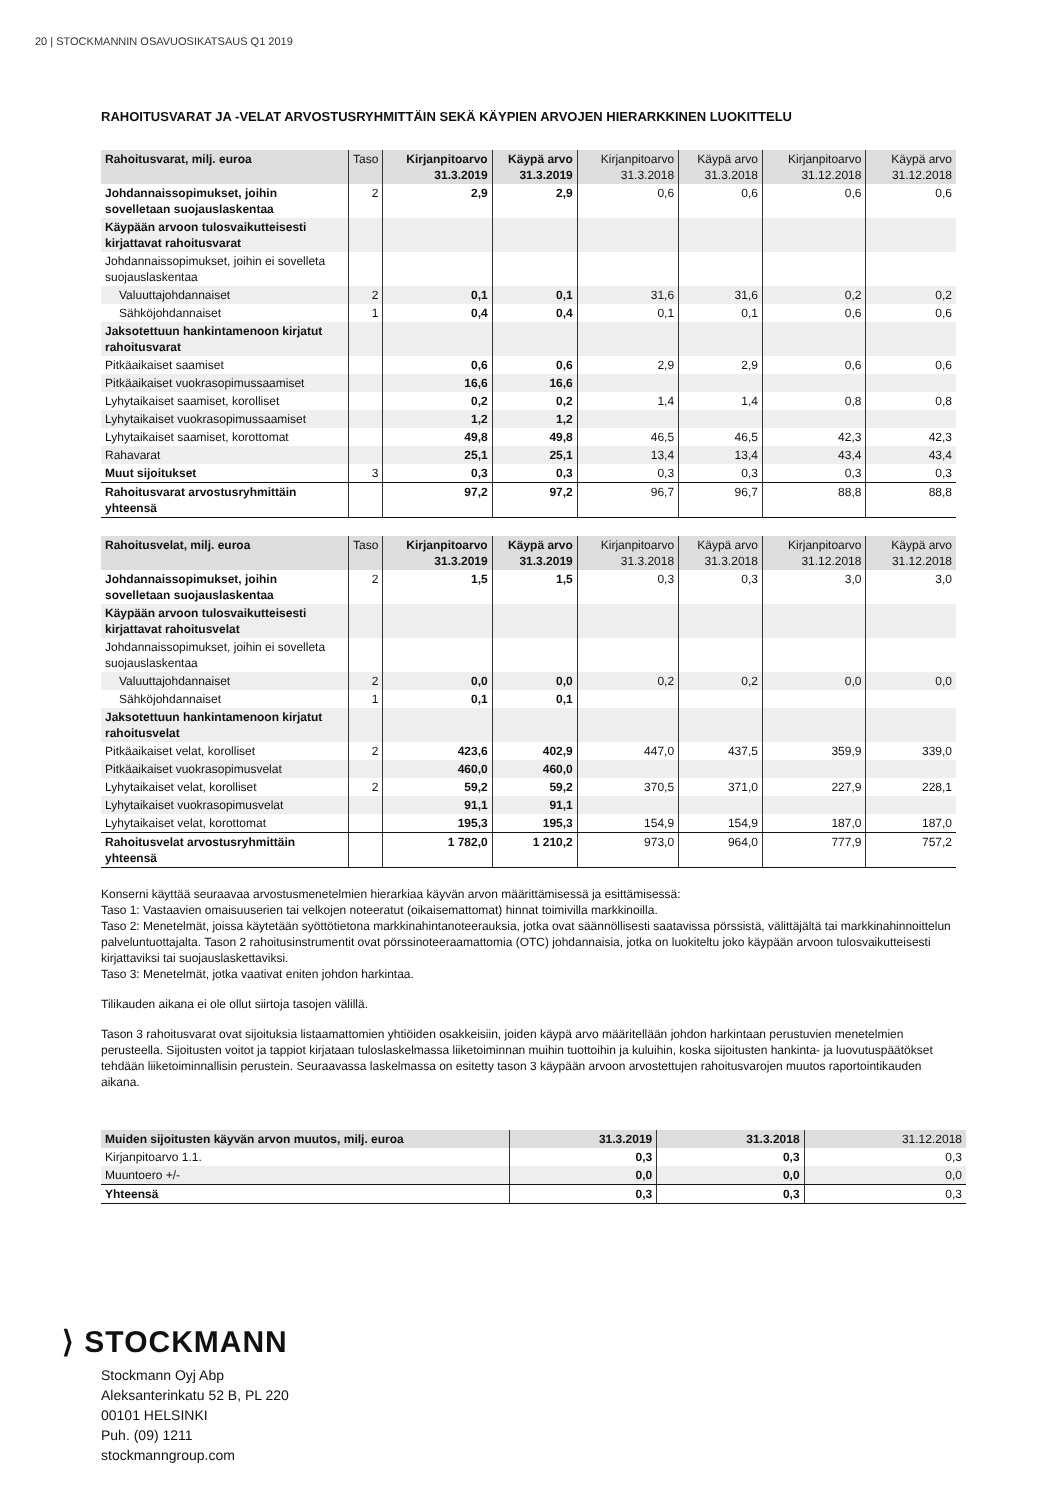20 | STOCKMANNIN OSAVUOSIKATSAUS Q1 2019
RAHOITUSVARAT JA -VELAT ARVOSTUSRYHMITTÄIN SEKÄ KÄYPIEN ARVOJEN HIERARKKINEN LUOKITTELU
| Rahoitusvarat, milj. euroa | Taso | Kirjanpitoarvo 31.3.2019 | Käypä arvo 31.3.2019 | Kirjanpitoarvo 31.3.2018 | Käypä arvo 31.3.2018 | Kirjanpitoarvo 31.12.2018 | Käypä arvo 31.12.2018 |
| --- | --- | --- | --- | --- | --- | --- | --- |
| Johdannaissopimukset, joihin sovelletaan suojauslaskentaa | 2 | 2,9 | 2,9 | 0,6 | 0,6 | 0,6 | 0,6 |
| Käypään arvoon tulosvaikutteisesti kirjattavat rahoitusvarat | | | | | | | |
| Johdannaissopimukset, joihin ei sovelleta suojauslaskentaa | | | | | | | |
| Valuuttajohdannaiset | 2 | 0,1 | 0,1 | 31,6 | 31,6 | 0,2 | 0,2 |
| Sähköjohdannaiset | 1 | 0,4 | 0,4 | 0,1 | 0,1 | 0,6 | 0,6 |
| Jaksotettuun hankintamenoon kirjatut rahoitusvarat | | | | | | | |
| Pitkäaikaiset saamiset | | 0,6 | 0,6 | 2,9 | 2,9 | 0,6 | 0,6 |
| Pitkäaikaiset vuokrasopimussaamiset | | 16,6 | 16,6 | | | | |
| Lyhytaikaiset saamiset, korolliset | | 0,2 | 0,2 | 1,4 | 1,4 | 0,8 | 0,8 |
| Lyhytaikaiset vuokrasopimussaamiset | | 1,2 | 1,2 | | | | |
| Lyhytaikaiset saamiset, korottomat | | 49,8 | 49,8 | 46,5 | 46,5 | 42,3 | 42,3 |
| Rahavarat | | 25,1 | 25,1 | 13,4 | 13,4 | 43,4 | 43,4 |
| Muut sijoitukset | 3 | 0,3 | 0,3 | 0,3 | 0,3 | 0,3 | 0,3 |
| Rahoitusvarat arvostusryhmittäin yhteensä | | 97,2 | 97,2 | 96,7 | 96,7 | 88,8 | 88,8 |
| Rahoitusvelat, milj. euroa | Taso | Kirjanpitoarvo 31.3.2019 | Käypä arvo 31.3.2019 | Kirjanpitoarvo 31.3.2018 | Käypä arvo 31.3.2018 | Kirjanpitoarvo 31.12.2018 | Käypä arvo 31.12.2018 |
| --- | --- | --- | --- | --- | --- | --- | --- |
| Johdannaissopimukset, joihin sovelletaan suojauslaskentaa | 2 | 1,5 | 1,5 | 0,3 | 0,3 | 3,0 | 3,0 |
| Käypään arvoon tulosvaikutteisesti kirjattavat rahoitusvelat | | | | | | | |
| Johdannaissopimukset, joihin ei sovelleta suojauslaskentaa | | | | | | | |
| Valuuttajohdannaiset | 2 | 0,0 | 0,0 | 0,2 | 0,2 | 0,0 | 0,0 |
| Sähköjohdannaiset | 1 | 0,1 | 0,1 | | | | |
| Jaksotettuun hankintamenoon kirjatut rahoitusvelat | | | | | | | |
| Pitkäaikaiset velat, korolliset | 2 | 423,6 | 402,9 | 447,0 | 437,5 | 359,9 | 339,0 |
| Pitkäaikaiset vuokrasopimusvelat | | 460,0 | 460,0 | | | | |
| Lyhytaikaiset velat, korolliset | 2 | 59,2 | 59,2 | 370,5 | 371,0 | 227,9 | 228,1 |
| Lyhytaikaiset vuokrasopimusvelat | | 91,1 | 91,1 | | | | |
| Lyhytaikaiset velat, korottomat | | 195,3 | 195,3 | 154,9 | 154,9 | 187,0 | 187,0 |
| Rahoitusvelat arvostusryhmittäin yhteensä | | 1 782,0 | 1 210,2 | 973,0 | 964,0 | 777,9 | 757,2 |
Konserni käyttää seuraavaa arvostusmenetelmien hierarkiaa käyvän arvon määrittämisessä ja esittämisessä:
Taso 1: Vastaavien omaisuuserien tai velkojen noteeratut (oikaisemattomat) hinnat toimivilla markkinoilla.
Taso 2: Menetelmät, joissa käytetään syöttötietona markkinahintanoteerauksia, jotka ovat säännöllisesti saatavissa pörssistä, välittäjältä tai markkinahinnoittelun palveluntuottajalta. Tason 2 rahoitusinstrumentit ovat pörssinoteeraamattomia (OTC) johdannaisia, jotka on luokiteltu joko käypään arvoon tulosvaikutteisesti kirjattaviksi tai suojauslaskettaviksi.
Taso 3: Menetelmät, jotka vaativat eniten johdon harkintaa.
Tilikauden aikana ei ole ollut siirtoja tasojen välillä.
Tason 3 rahoitusvarat ovat sijoituksia listaamattomien yhtiöiden osakkeisiin, joiden käypä arvo määritellään johdon harkintaan perustuvien menetelmien perusteella. Sijoitusten voitot ja tappiot kirjataan tuloslaskelmassa liiketoiminnan muihin tuottoihin ja kuluihin, koska sijoitusten hankinta- ja luovutuspäätökset tehdään liiketoiminnallisin perustein. Seuraavassa laskelmassa on esitetty tason 3 käypään arvoon arvostettujen rahoitusvarojen muutos raportointikauden aikana.
| Muiden sijoitusten käyvän arvon muutos, milj. euroa | 31.3.2019 | 31.3.2018 | 31.12.2018 |
| --- | --- | --- | --- |
| Kirjanpitoarvo 1.1. | 0,3 | 0,3 | 0,3 |
| Muuntoero +/- | 0,0 | 0,0 | 0,0 |
| Yhteensä | 0,3 | 0,3 | 0,3 |
⟩ STOCKMANN
Stockmann Oyj Abp
Aleksanterinkatu 52 B, PL 220
00101 HELSINKI
Puh. (09) 1211
stockmanngroup.com